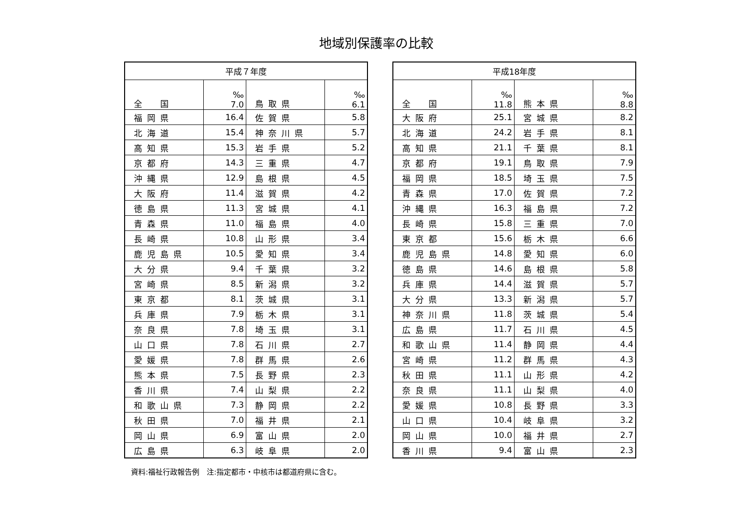地域別保護率の比較
| 平成７年度 | | | |
| --- | --- | --- | --- |
| 全 国 | ‰ 7.0 | 鳥取県 | ‰ 6.1 |
| 福岡県 | 16.4 | 佐賀県 | 5.8 |
| 北海道 | 15.4 | 神奈川県 | 5.7 |
| 高知県 | 15.3 | 岩手県 | 5.2 |
| 京都府 | 14.3 | 三重県 | 4.7 |
| 沖縄県 | 12.9 | 島根県 | 4.5 |
| 大阪府 | 11.4 | 滋賀県 | 4.2 |
| 徳島県 | 11.3 | 宮城県 | 4.1 |
| 青森県 | 11.0 | 福島県 | 4.0 |
| 長崎県 | 10.8 | 山形県 | 3.4 |
| 鹿児島県 | 10.5 | 愛知県 | 3.4 |
| 大分県 | 9.4 | 千葉県 | 3.2 |
| 宮崎県 | 8.5 | 新潟県 | 3.2 |
| 東京都 | 8.1 | 茨城県 | 3.1 |
| 兵庫県 | 7.9 | 栃木県 | 3.1 |
| 奈良県 | 7.8 | 埼玉県 | 3.1 |
| 山口県 | 7.8 | 石川県 | 2.7 |
| 愛媛県 | 7.8 | 群馬県 | 2.6 |
| 熊本県 | 7.5 | 長野県 | 2.3 |
| 香川県 | 7.4 | 山梨県 | 2.2 |
| 和歌山県 | 7.3 | 静岡県 | 2.2 |
| 秋田県 | 7.0 | 福井県 | 2.1 |
| 岡山県 | 6.9 | 富山県 | 2.0 |
| 広島県 | 6.3 | 岐阜県 | 2.0 |
| 平成18年度 | | | |
| --- | --- | --- | --- |
| 全 国 | ‰ 11.8 | 熊本県 | ‰ 8.8 |
| 大阪府 | 25.1 | 宮城県 | 8.2 |
| 北海道 | 24.2 | 岩手県 | 8.1 |
| 高知県 | 21.1 | 千葉県 | 8.1 |
| 京都府 | 19.1 | 鳥取県 | 7.9 |
| 福岡県 | 18.5 | 埼玉県 | 7.5 |
| 青森県 | 17.0 | 佐賀県 | 7.2 |
| 沖縄県 | 16.3 | 福島県 | 7.2 |
| 長崎県 | 15.8 | 三重県 | 7.0 |
| 東京都 | 15.6 | 栃木県 | 6.6 |
| 鹿児島県 | 14.8 | 愛知県 | 6.0 |
| 徳島県 | 14.6 | 島根県 | 5.8 |
| 兵庫県 | 14.4 | 滋賀県 | 5.7 |
| 大分県 | 13.3 | 新潟県 | 5.7 |
| 神奈川県 | 11.8 | 茨城県 | 5.4 |
| 広島県 | 11.7 | 石川県 | 4.5 |
| 和歌山県 | 11.4 | 静岡県 | 4.4 |
| 宮崎県 | 11.2 | 群馬県 | 4.3 |
| 秋田県 | 11.1 | 山形県 | 4.2 |
| 奈良県 | 11.1 | 山梨県 | 4.0 |
| 愛媛県 | 10.8 | 長野県 | 3.3 |
| 山口県 | 10.4 | 岐阜県 | 3.2 |
| 岡山県 | 10.0 | 福井県 | 2.7 |
| 香川県 | 9.4 | 富山県 | 2.3 |
資料:福祉行政報告例　注:指定都市・中核市は都道府県に含む。